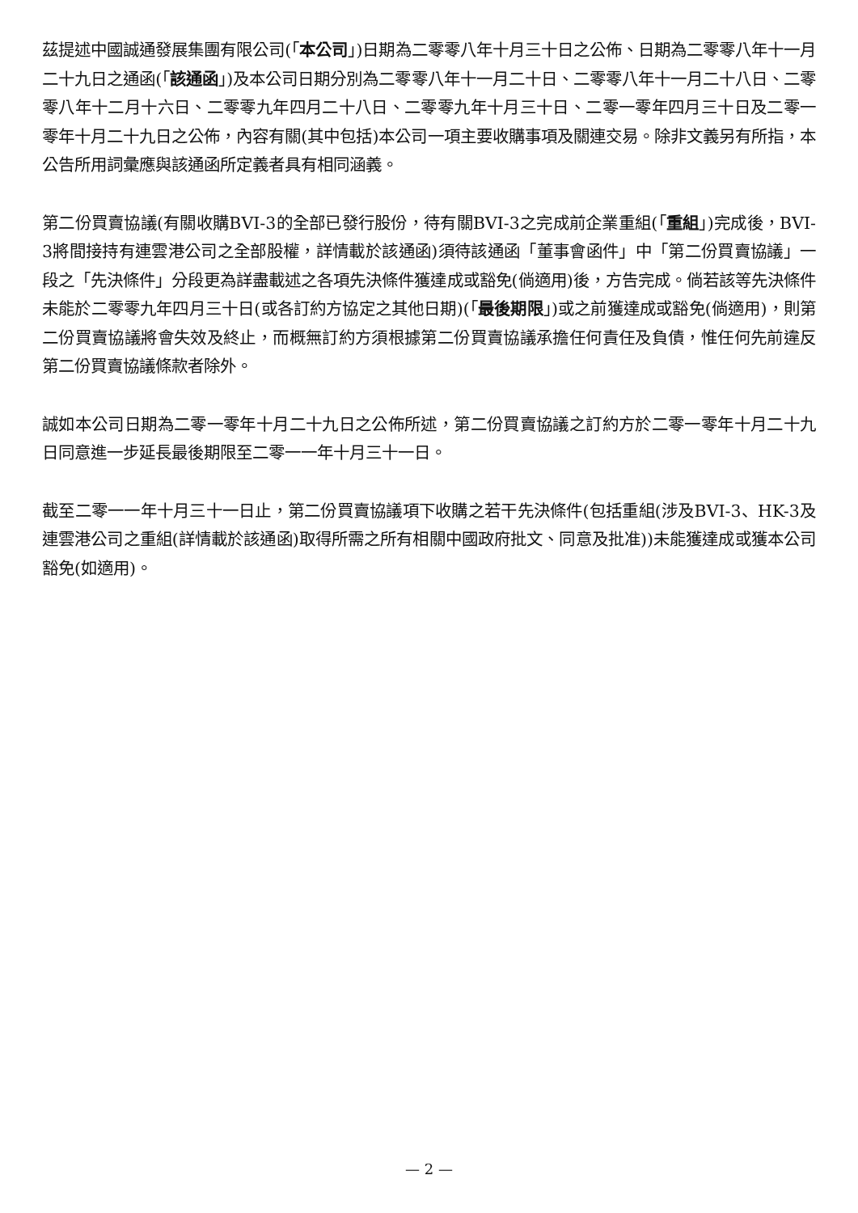茲提述中國誠通發展集團有限公司(「本公司」)日期為二零零八年十月三十日之公佈、日期為二零零八年十一月二十九日之通函(「該通函」)及本公司日期分別為二零零八年十一月二十日、二零零八年十一月二十八日、二零零八年十二月十六日、二零零九年四月二十八日、二零零九年十月三十日、二零一零年四月三十日及二零一零年十月二十九日之公佈，內容有關(其中包括)本公司一項主要收購事項及關連交易。除非文義另有所指，本公告所用詞彙應與該通函所定義者具有相同涵義。
第二份買賣協議(有關收購BVI-3的全部已發行股份，待有關BVI-3之完成前企業重組(「重組」)完成後，BVI-3將間接持有連雲港公司之全部股權，詳情載於該通函)須待該通函「董事會函件」中「第二份買賣協議」一段之「先決條件」分段更為詳盡載述之各項先決條件獲達成或豁免(倘適用)後，方告完成。倘若該等先決條件未能於二零零九年四月三十日(或各訂約方協定之其他日期)(「最後期限」)或之前獲達成或豁免(倘適用)，則第二份買賣協議將會失效及終止，而概無訂約方須根據第二份買賣協議承擔任何責任及負債，惟任何先前違反第二份買賣協議條款者除外。
誠如本公司日期為二零一零年十月二十九日之公佈所述，第二份買賣協議之訂約方於二零一零年十月二十九日同意進一步延長最後期限至二零一一年十月三十一日。
截至二零一一年十月三十一日止，第二份買賣協議項下收購之若干先決條件(包括重組(涉及BVI-3、HK-3及連雲港公司之重組(詳情載於該通函)取得所需之所有相關中國政府批文、同意及批准))未能獲達成或獲本公司豁免(如適用)。
— 2 —